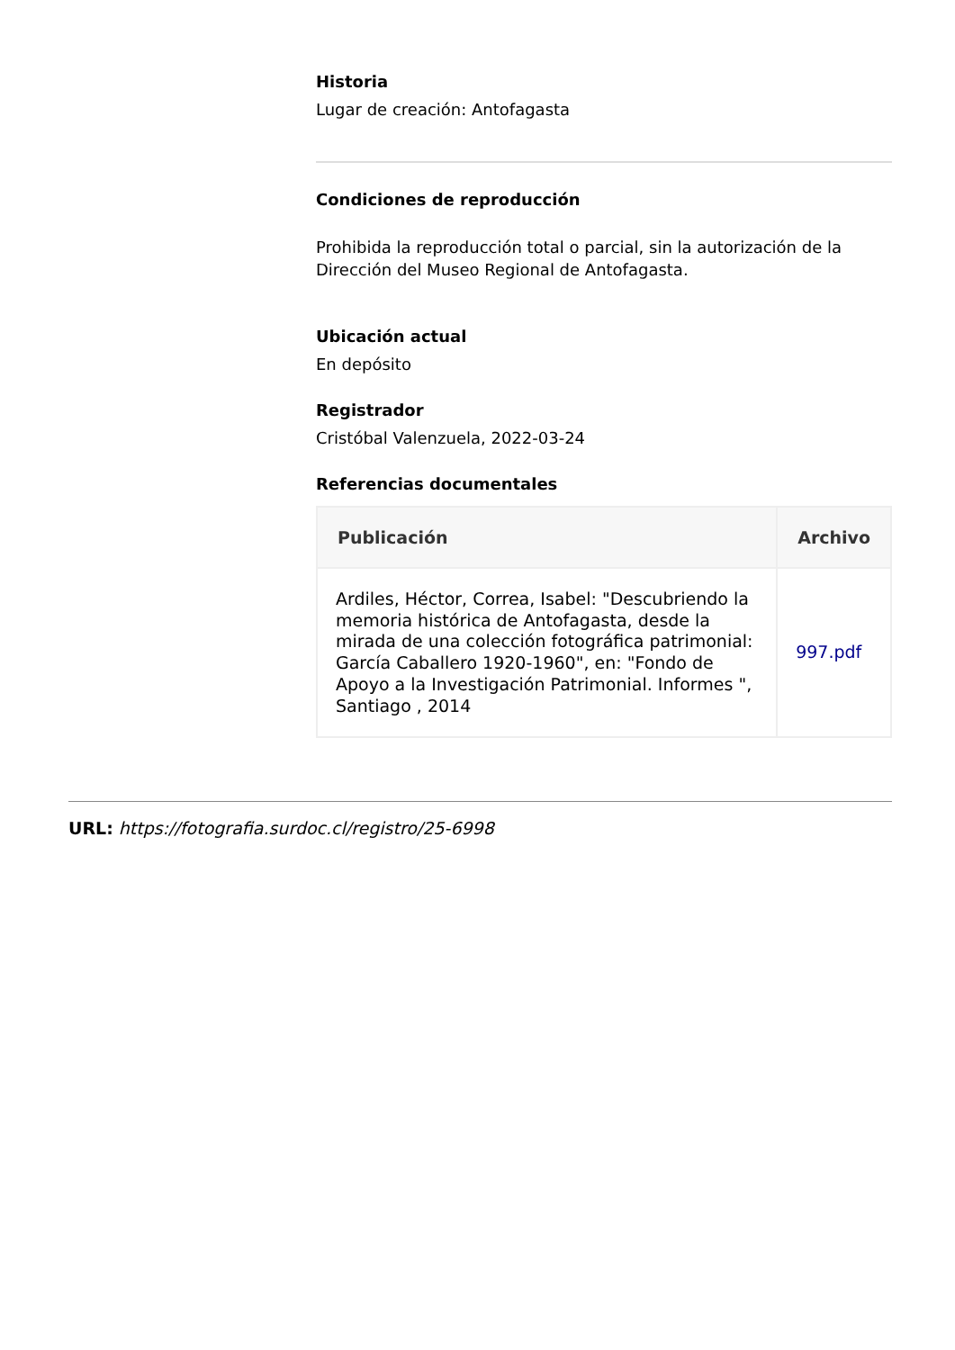Historia
Lugar de creación: Antofagasta
Condiciones de reproducción
Prohibida la reproducción total o parcial, sin la autorización de la Dirección del Museo Regional de Antofagasta.
Ubicación actual
En depósito
Registrador
Cristóbal Valenzuela, 2022-03-24
Referencias documentales
| Publicación | Archivo |
| --- | --- |
| Ardiles, Héctor, Correa, Isabel: "Descubriendo la memoria histórica de Antofagasta, desde la mirada de una colección fotográfica patrimonial: García Caballero 1920-1960", en: "Fondo de Apoyo a la Investigación Patrimonial. Informes ", Santiago , 2014 | 997.pdf |
URL: https://fotografia.surdoc.cl/registro/25-6998